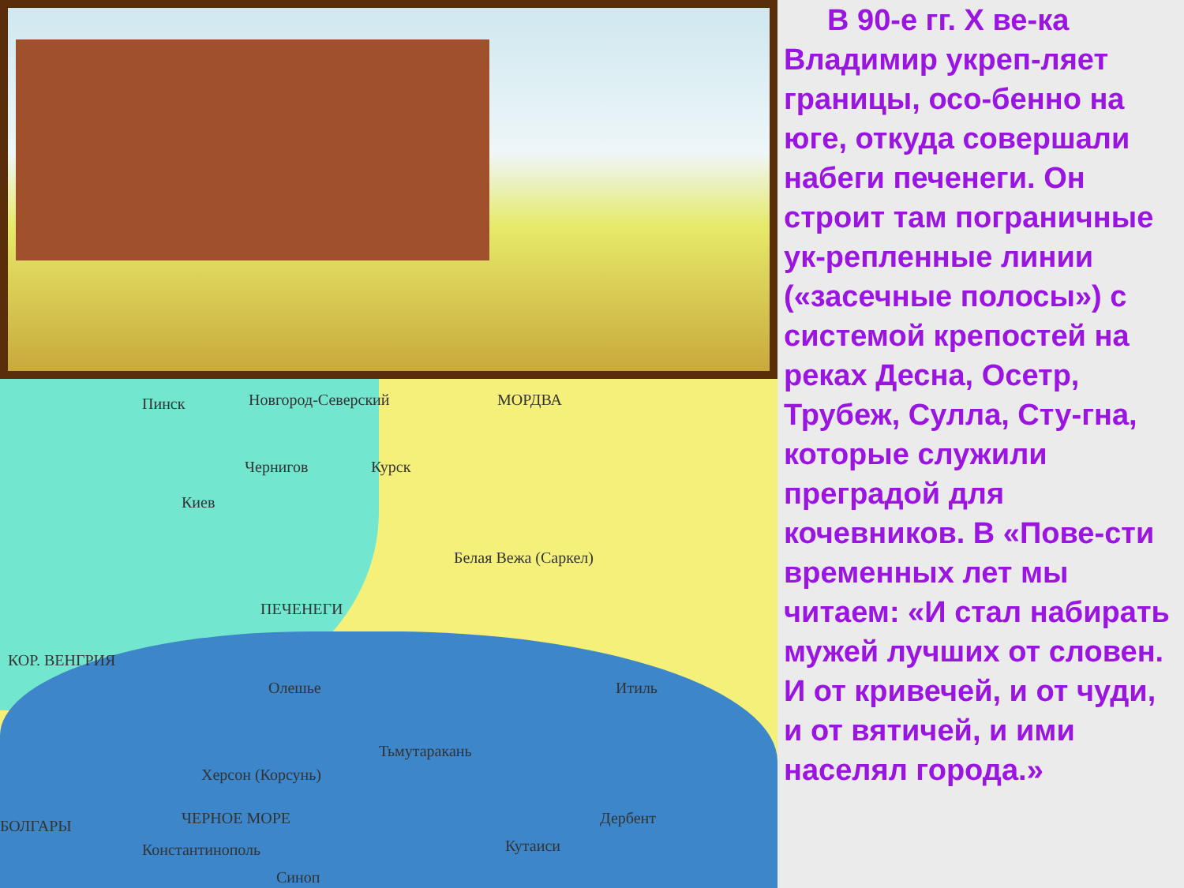Пинск Новгород-Северский МОРДВА
Чернигов Курск
Киев
Белая Вежа (Саркел)
ПЕЧЕНЕГИ
КОР. ВЕНГРИЯ
Олешье Итиль
Тьмутаракань
Херсон (Корсунь)
БОЛГАРЫ ЧЕРНОЕ МОРЕ Дербент
Кутаиси Константинополь
Синоп
В 90-е гг. Х ве-ка Владимир укреп-ляет границы, осо-бенно на юге, откуда совершали набеги печенеги. Он строит там пограничные ук-репленные линии («засечные полосы») с системой крепостей на реках Десна, Осетр, Трубеж, Сулла, Сту-гна, которые служили преградой для кочевников. В «Пове-сти временных лет мы читаем: «И стал набирать мужей лучших от словен. И от кривечей, и от чуди, и от вятичей, и ими населял города.»